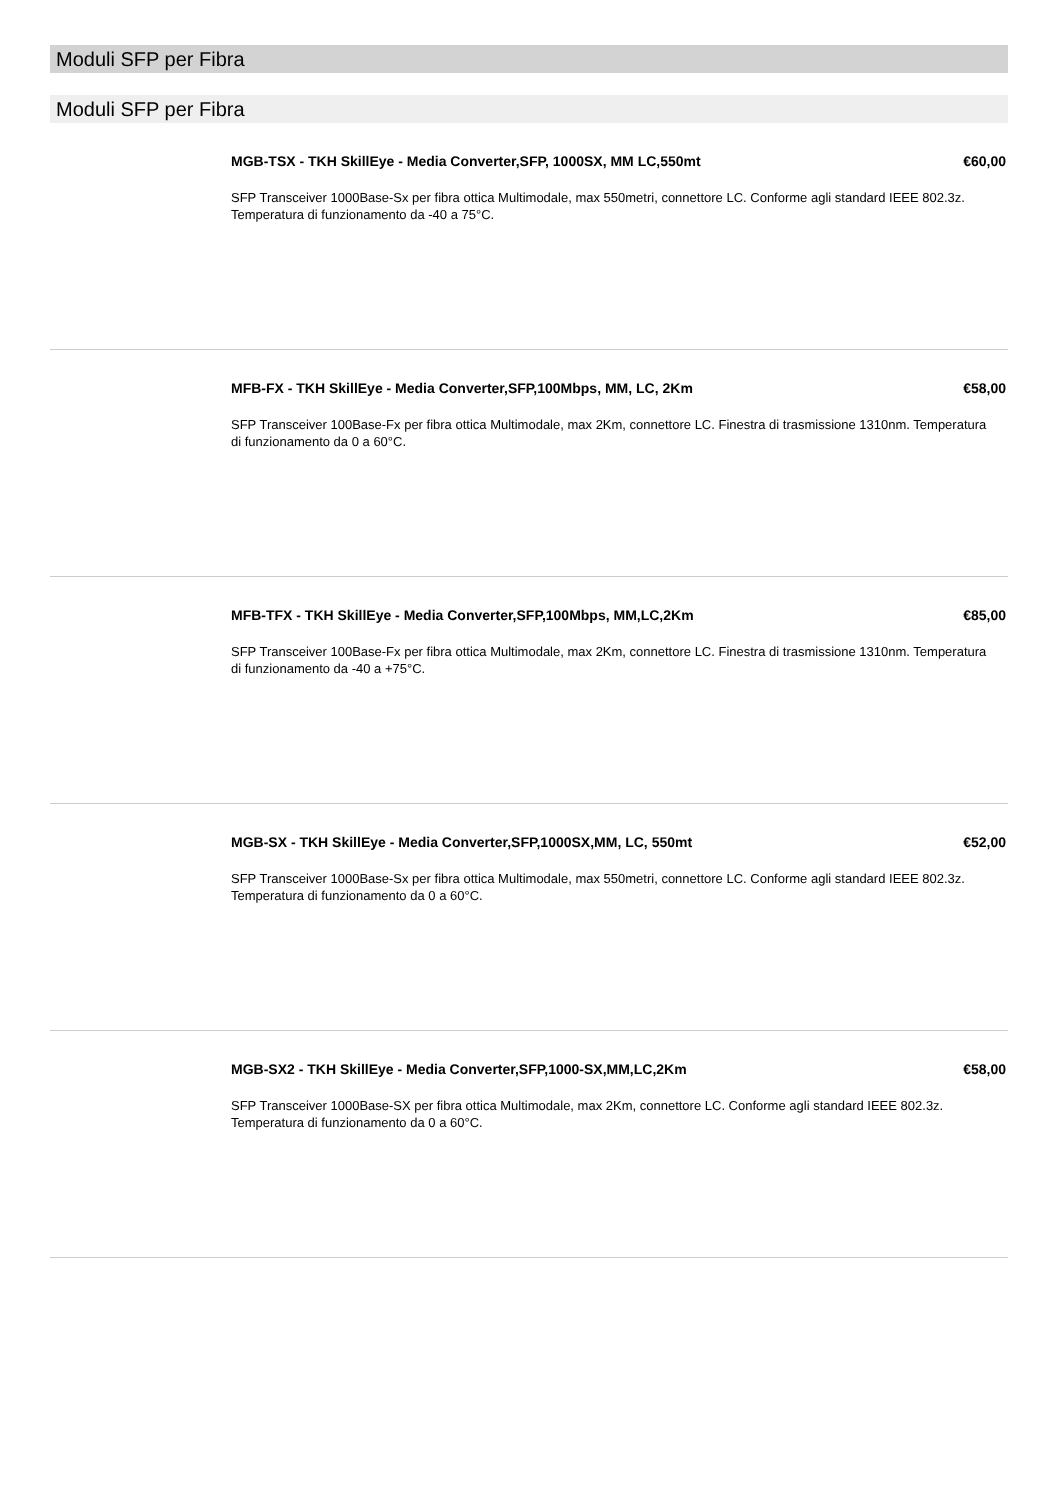Moduli SFP per Fibra
Moduli SFP per Fibra
MGB-TSX - TKH SkillEye - Media Converter,SFP, 1000SX, MM LC,550mt €60,00
SFP Transceiver 1000Base-Sx per fibra ottica Multimodale, max 550metri, connettore LC. Conforme agli standard IEEE 802.3z. Temperatura di funzionamento da -40 a 75°C.
MFB-FX - TKH SkillEye - Media Converter,SFP,100Mbps, MM, LC, 2Km €58,00
SFP Transceiver 100Base-Fx per fibra ottica Multimodale, max 2Km, connettore LC. Finestra di trasmissione 1310nm. Temperatura di funzionamento da 0 a 60°C.
MFB-TFX - TKH SkillEye - Media Converter,SFP,100Mbps, MM,LC,2Km €85,00
SFP Transceiver 100Base-Fx per fibra ottica Multimodale, max 2Km, connettore LC. Finestra di trasmissione 1310nm. Temperatura di funzionamento da -40 a +75°C.
MGB-SX - TKH SkillEye - Media Converter,SFP,1000SX,MM, LC, 550mt €52,00
SFP Transceiver 1000Base-Sx per fibra ottica Multimodale, max 550metri, connettore LC. Conforme agli standard IEEE 802.3z. Temperatura di funzionamento da 0 a 60°C.
MGB-SX2 - TKH SkillEye - Media Converter,SFP,1000-SX,MM,LC,2Km €58,00
SFP Transceiver 1000Base-SX per fibra ottica Multimodale, max 2Km, connettore LC. Conforme agli standard IEEE 802.3z. Temperatura di funzionamento da 0 a 60°C.